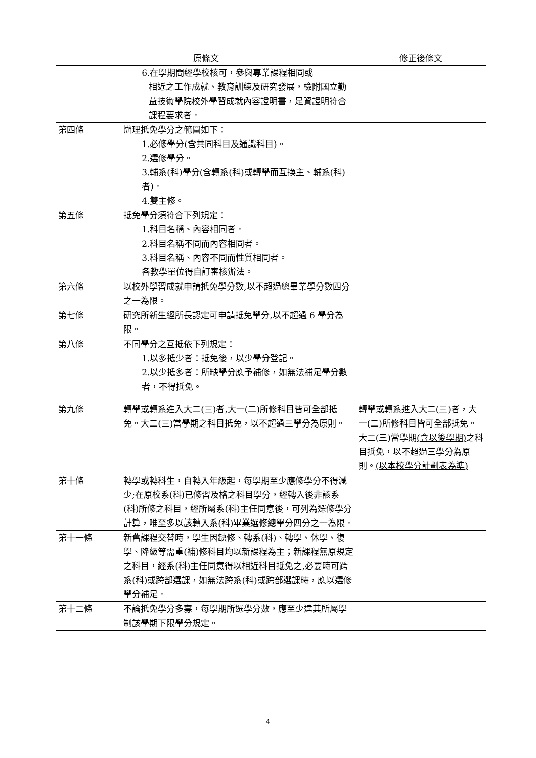| 原條文 | | 修正後條文 |
| --- | --- | --- |
| | 6.在學期間經學校核可，參與專業課程相同或 相近之工作成就、教育訓練及研究發展，檢附國立勤益技術學院校外學習成就內容證明書，足資證明符合課程要求者。 | |
| 第四條 | 辦理抵免學分之範圍如下： 1.必修學分(含共同科目及通識科目)。 2.選修學分。 3.輔系(科)學分(含轉系(科)或轉學而互換主、輔系(科)者)。 4.雙主修。 | |
| 第五條 | 抵免學分須符合下列規定： 1.科目名稱、內容相同者。 2.科目名稱不同而內容相同者。 3.科目名稱、內容不同而性質相同者。 各教學單位得自訂審核辦法。 | |
| 第六條 | 以校外學習成就申請抵免學分數,以不超過總畢業學分數四分之一為限。 | |
| 第七條 | 研究所新生經所長認定可申請抵免學分,以不超過 6 學分為限。 | |
| 第八條 | 不同學分之互抵依下列規定： 1.以多抵少者：抵免後，以少學分登記。 2.以少抵多者：所缺學分應予補修，如無法補足學分數者，不得抵免。 | |
| 第九條 | 轉學或轉系進入大二(三)者,大一(二)所修科目皆可全部抵免。大二(三)當學期之科目抵免，以不超過三學分為原則。 | 轉學或轉系進入大二(三)者，大一(二)所修科目皆可全部抵免。大二(三)當學期 (含以後學期) 之科目抵免，以不超過三學分為原則。 (以本校學分計劃表為準) |
| 第十條 | 轉學或轉科生，自轉入年級起，每學期至少應修學分不得減少;在原校系(科)已修習及格之科目學分，經轉入後非該系(科)所修之科目，經所屬系(科)主任同意後，可列為選修學分計算，唯至多以該轉入系(科)畢業選修總學分四分之一為限。 | |
| 第十一條 | 新舊課程交替時，學生因缺修、轉系(科)、轉學、休學、復學、降級等需重(補)修科目均以新課程為主；新課程無原規定之科目，經系(科)主任同意得以相近科目抵免之,必要時可跨系(科)或跨部選課，如無法跨系(科)或跨部選課時，應以選修學分補足。 | |
| 第十二條 | 不論抵免學分多寡，每學期所選學分數，應至少達其所屬學制該學期下限學分規定。 | |
4